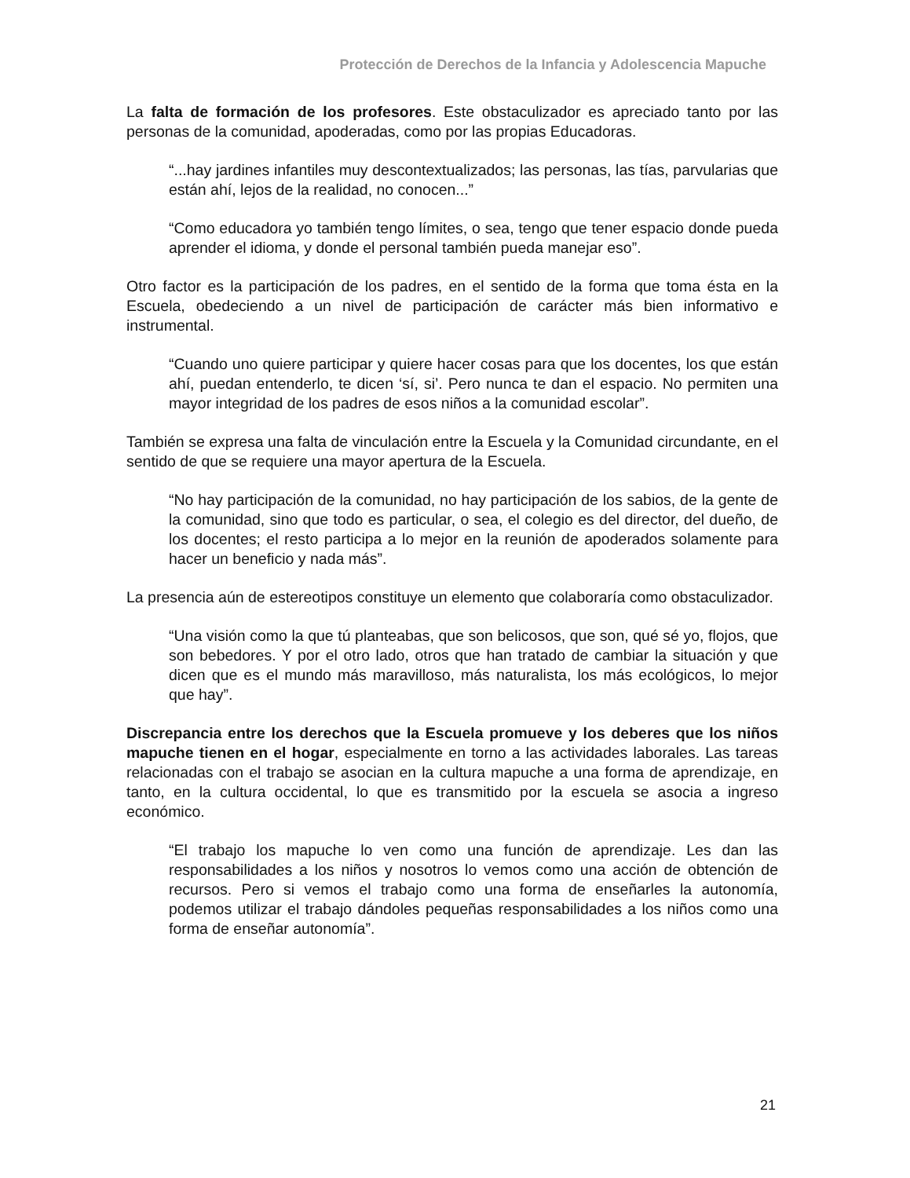Protección de Derechos de la Infancia y Adolescencia Mapuche
La falta de formación de los profesores. Este obstaculizador es apreciado tanto por las personas de la comunidad, apoderadas, como por las propias Educadoras.
“...hay jardines infantiles muy descontextualizados; las personas, las tías, parvularias que están ahí, lejos de la realidad, no conocen...”
“Como educadora yo también tengo límites, o sea, tengo que tener espacio donde pueda aprender el idioma, y donde el personal también pueda manejar eso”.
Otro factor es la participación de los padres, en el sentido de la forma que toma ésta en la Escuela, obedeciendo a un nivel de participación de carácter más bien informativo e instrumental.
“Cuando uno quiere participar y quiere hacer cosas para que los docentes, los que están ahí, puedan entenderlo, te dicen ‘sí, si’. Pero nunca te dan el espacio. No permiten una mayor integridad de los padres de esos niños a la comunidad escolar”.
También se expresa una falta de vinculación entre la Escuela y la Comunidad circundante, en el sentido de que se requiere una mayor apertura de la Escuela.
“No hay participación de la comunidad, no hay participación de los sabios, de la gente de la comunidad, sino que todo es particular, o sea, el colegio es del director, del dueño, de los docentes; el resto participa a lo mejor en la reunión de apoderados solamente para hacer un beneficio y nada más”.
La presencia aún de estereotipos constituye un elemento que colaboraría como obstaculizador.
“Una visión como la que tú planteabas, que son belicosos, que son, qué sé yo, flojos, que son bebedores. Y por el otro lado, otros que han tratado de cambiar la situación y que dicen que es el mundo más maravilloso, más naturalista, los más ecológicos, lo mejor que hay”.
Discrepancia entre los derechos que la Escuela promueve y los deberes que los niños mapuche tienen en el hogar, especialmente en torno a las actividades laborales. Las tareas relacionadas con el trabajo se asocian en la cultura mapuche a una forma de aprendizaje, en tanto, en la cultura occidental, lo que es transmitido por la escuela se asocia a ingreso económico.
“El trabajo los mapuche lo ven como una función de aprendizaje. Les dan las responsabilidades a los niños y nosotros lo vemos como una acción de obtención de recursos. Pero si vemos el trabajo como una forma de enseñarles la autonomía, podemos utilizar el trabajo dándoles pequeñas responsabilidades a los niños como una forma de enseñar autonomía”.
21